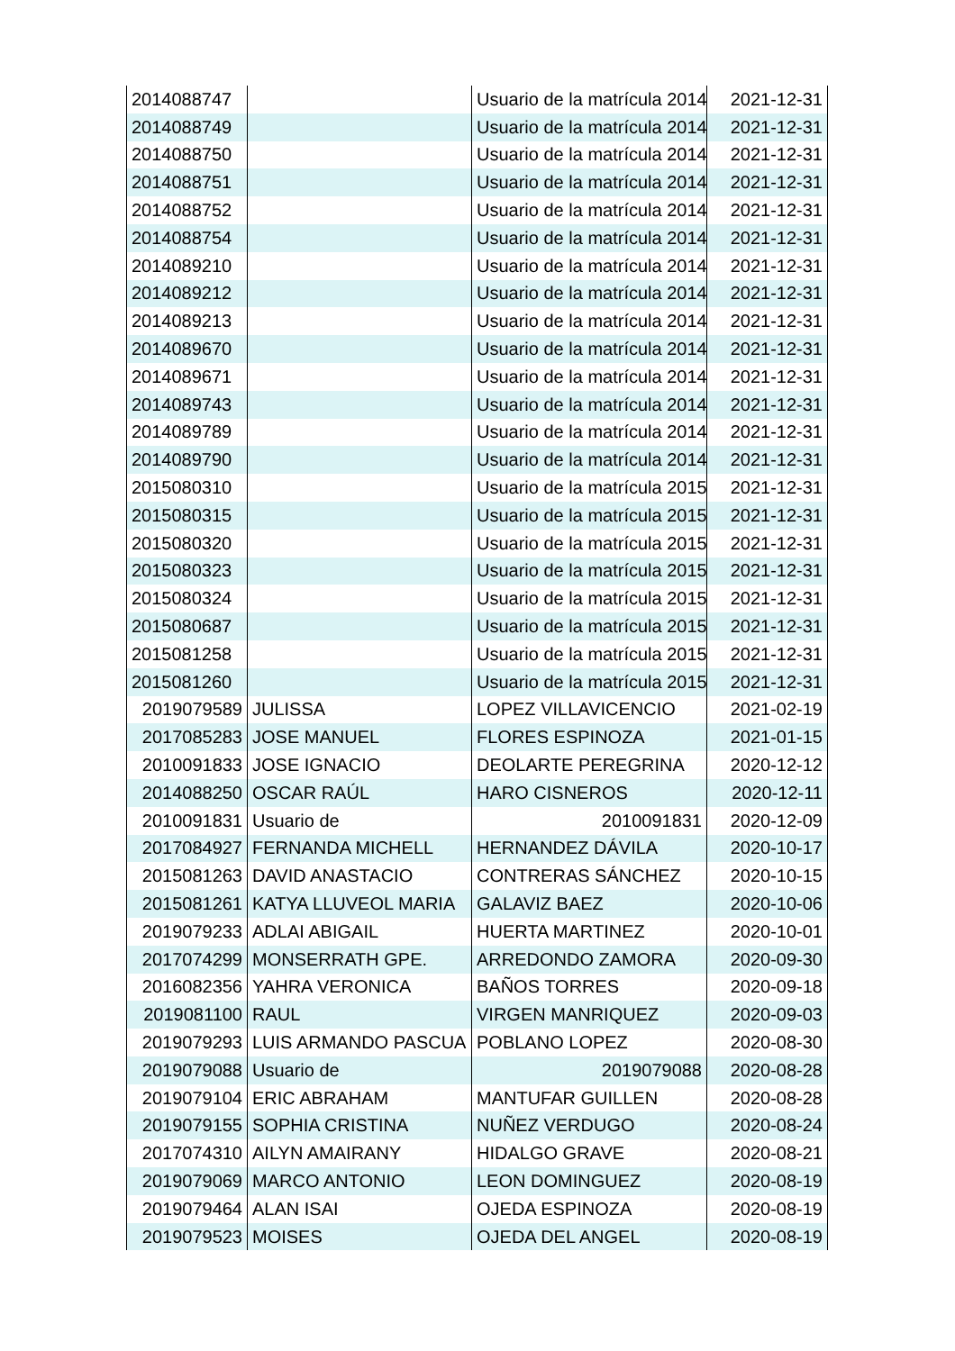| 2014088747 | | Usuario de la matrícula 2014 | 2021-12-31 |
| 2014088749 | | Usuario de la matrícula 2014 | 2021-12-31 |
| 2014088750 | | Usuario de la matrícula 2014 | 2021-12-31 |
| 2014088751 | | Usuario de la matrícula 2014 | 2021-12-31 |
| 2014088752 | | Usuario de la matrícula 2014 | 2021-12-31 |
| 2014088754 | | Usuario de la matrícula 2014 | 2021-12-31 |
| 2014089210 | | Usuario de la matrícula 2014 | 2021-12-31 |
| 2014089212 | | Usuario de la matrícula 2014 | 2021-12-31 |
| 2014089213 | | Usuario de la matrícula 2014 | 2021-12-31 |
| 2014089670 | | Usuario de la matrícula 2014 | 2021-12-31 |
| 2014089671 | | Usuario de la matrícula 2014 | 2021-12-31 |
| 2014089743 | | Usuario de la matrícula 2014 | 2021-12-31 |
| 2014089789 | | Usuario de la matrícula 2014 | 2021-12-31 |
| 2014089790 | | Usuario de la matrícula 2014 | 2021-12-31 |
| 2015080310 | | Usuario de la matrícula 2015 | 2021-12-31 |
| 2015080315 | | Usuario de la matrícula 2015 | 2021-12-31 |
| 2015080320 | | Usuario de la matrícula 2015 | 2021-12-31 |
| 2015080323 | | Usuario de la matrícula 2015 | 2021-12-31 |
| 2015080324 | | Usuario de la matrícula 2015 | 2021-12-31 |
| 2015080687 | | Usuario de la matrícula 2015 | 2021-12-31 |
| 2015081258 | | Usuario de la matrícula 2015 | 2021-12-31 |
| 2015081260 | | Usuario de la matrícula 2015 | 2021-12-31 |
| 2019079589 | JULISSA | LOPEZ VILLAVICENCIO | 2021-02-19 |
| 2017085283 | JOSE MANUEL | FLORES ESPINOZA | 2021-01-15 |
| 2010091833 | JOSE IGNACIO | DEOLARTE PEREGRINA | 2020-12-12 |
| 2014088250 | OSCAR RAÚL | HARO CISNEROS | 2020-12-11 |
| 2010091831 | Usuario de | 2010091831 | 2020-12-09 |
| 2017084927 | FERNANDA MICHELL | HERNANDEZ DÁVILA | 2020-10-17 |
| 2015081263 | DAVID ANASTACIO | CONTRERAS SÁNCHEZ | 2020-10-15 |
| 2015081261 | KATYA LLUVEOL MARIA | GALAVIZ BAEZ | 2020-10-06 |
| 2019079233 | ADLAI ABIGAIL | HUERTA MARTINEZ | 2020-10-01 |
| 2017074299 | MONSERRATH GPE. | ARREDONDO ZAMORA | 2020-09-30 |
| 2016082356 | YAHRA VERONICA | BAÑOS TORRES | 2020-09-18 |
| 2019081100 | RAUL | VIRGEN MANRIQUEZ | 2020-09-03 |
| 2019079293 | LUIS ARMANDO PASCUA | POBLANO LOPEZ | 2020-08-30 |
| 2019079088 | Usuario de | 2019079088 | 2020-08-28 |
| 2019079104 | ERIC ABRAHAM | MANTUFAR GUILLEN | 2020-08-28 |
| 2019079155 | SOPHIA CRISTINA | NUÑEZ VERDUGO | 2020-08-24 |
| 2017074310 | AILYN AMAIRANY | HIDALGO GRAVE | 2020-08-21 |
| 2019079069 | MARCO ANTONIO | LEON DOMINGUEZ | 2020-08-19 |
| 2019079464 | ALAN ISAI | OJEDA ESPINOZA | 2020-08-19 |
| 2019079523 | MOISES | OJEDA DEL ANGEL | 2020-08-19 |